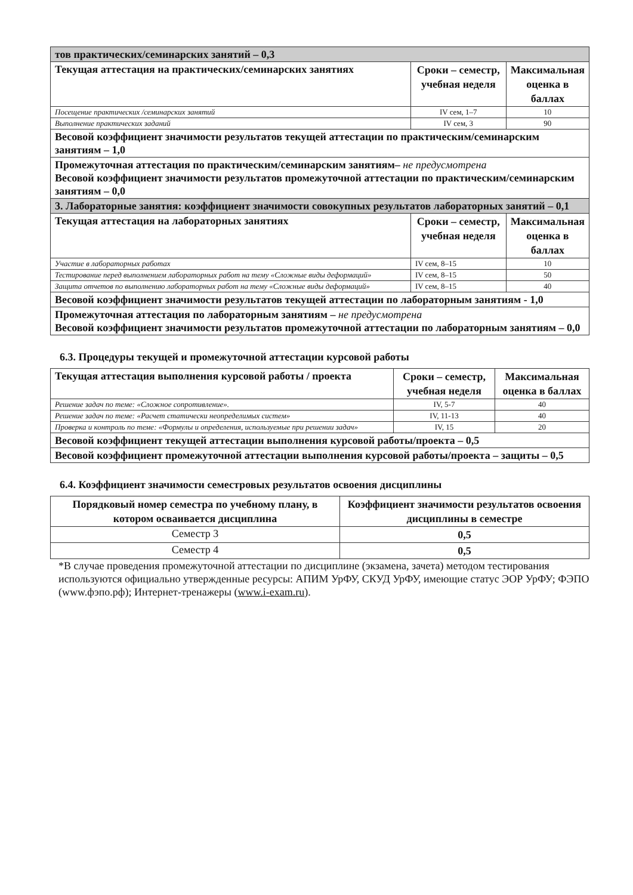| тов практических/семинарских занятий – 0,3 | | |
| Текущая аттестация на практических/семинарских занятиях | Сроки – семестр, учебная неделя | Максимальная оценка в баллах |
| Посещение практических /семинарских занятий | IV сем, 1–7 | 10 |
| Выполнение практических заданий | IV сем, 3 | 90 |
| Весовой коэффициент значимости результатов текущей аттестации по практическим/семинарским занятиям – 1,0 | | |
| Промежуточная аттестация по практическим/семинарским занятиям– не предусмотрена Весовой коэффициент значимости результатов промежуточной аттестации по практическим/семинарским занятиям – 0,0 | | |
| 3. Лабораторные занятия: коэффициент значимости совокупных результатов лабораторных занятий – 0,1 | | |
| Текущая аттестация на лабораторных занятиях | Сроки – семестр, учебная неделя | Максимальная оценка в баллах |
| Участие в лабораторных работах | IV сем, 8–15 | 10 |
| Тестирование перед выполнением лабораторных работ на тему «Сложные виды деформаций» | IV сем, 8–15 | 50 |
| Защита отчетов по выполнению лабораторных работ на тему «Сложные виды деформаций» | IV сем, 8–15 | 40 |
| Весовой коэффициент значимости результатов текущей аттестации по лабораторным занятиям - 1,0 | | |
| Промежуточная аттестация по лабораторным занятиям – не предусмотрена Весовой коэффициент значимости результатов промежуточной аттестации по лабораторным занятиям – 0,0 | | |
6.3. Процедуры текущей и промежуточной аттестации курсовой работы
| Текущая аттестация выполнения курсовой работы / проекта | Сроки – семестр, учебная неделя | Максимальная оценка в баллах |
| Решение задач по теме: «Сложное сопротивление». | IV, 5-7 | 40 |
| Решение задач по теме: «Расчет статически неопределимых систем» | IV, 11-13 | 40 |
| Проверка и контроль по теме: «Формулы и определения, используемые при решении задач» | IV, 15 | 20 |
| Весовой коэффициент текущей аттестации выполнения курсовой работы/проекта – 0,5 | | |
| Весовой коэффициент промежуточной аттестации выполнения курсовой работы/проекта – защиты – 0,5 | | |
6.4. Коэффициент значимости семестровых результатов освоения дисциплины
| Порядковый номер семестра по учебному плану, в котором осваивается дисциплина | Коэффициент значимости результатов освоения дисциплины в семестре |
| Семестр 3 | 0,5 |
| Семестр 4 | 0,5 |
*В случае проведения промежуточной аттестации по дисциплине (экзамена, зачета) методом тестирования используются официально утвержденные ресурсы: АПИМ УрФУ, СКУД УрФУ, имеющие статус ЭОР УрФУ; ФЭПО (www.фэпо.рф); Интернет-тренажеры (www.i-exam.ru).